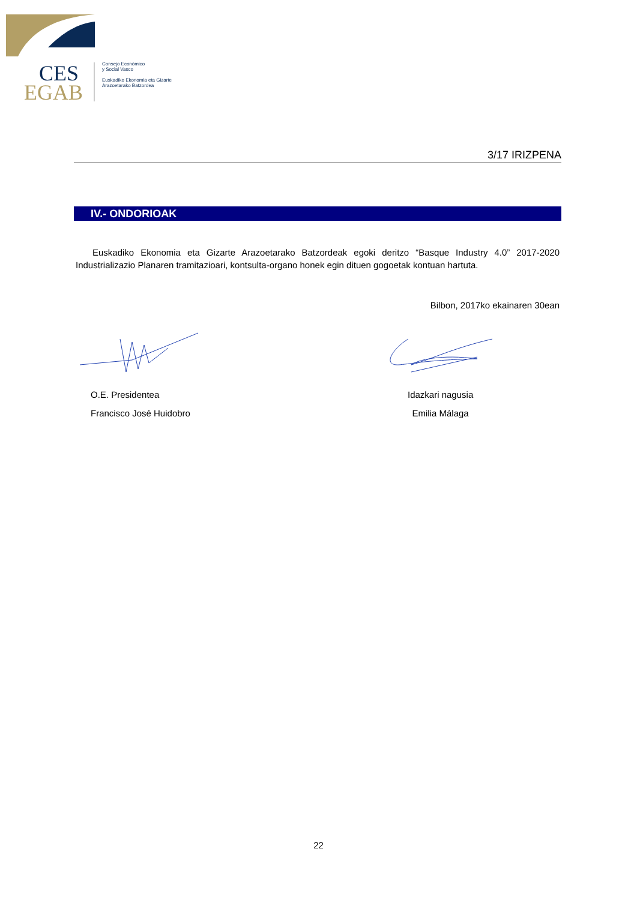CES
EGAB
Consejo Económico
y Social Vasco
Euskadiko Ekonomia eta Gizarte
Arazoetarako Batzordea
3/17 IRIZPENA
IV.- ONDORIOAK
Euskadiko Ekonomia eta Gizarte Arazoetarako Batzordeak egoki deritzo “Basque Industry 4.0” 2017-2020 Industrializazio Planaren tramitazioari, kontsulta-organo honek egin dituen gogoetak kontuan hartuta.
Bilbon, 2017ko ekainaren 30ean
O.E. Presidentea
Francisco José Huidobro
Idazkari nagusia
Emilia Málaga
22